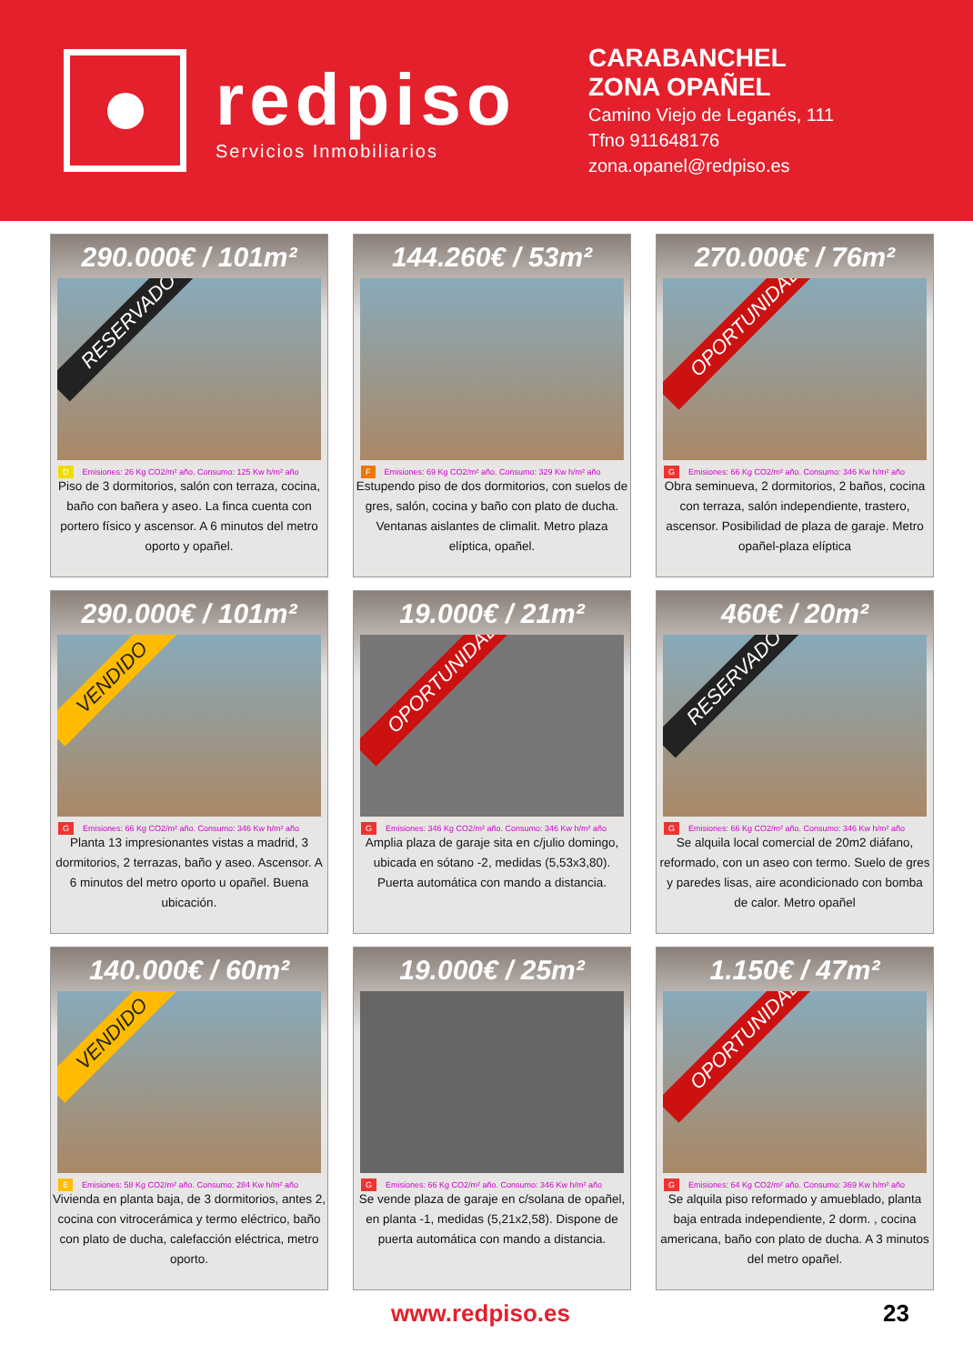redpiso
Servicios Inmobiliarios
CARABANCHEL
ZONA OPAÑEL
Camino Viejo de Leganés, 111
Tfno 911648176
zona.opanel@redpiso.es
290.000€ / 101m²
RESERVADO
D Emisiones: 26 Kg CO2/m² año. Consumo: 125 Kw h/m² año
Piso de 3 dormitorios, salón con terraza, cocina, baño con bañera y aseo. La finca cuenta con portero físico y ascensor. A 6 minutos del metro oporto y opañel.
144.260€ / 53m²
F Emisiones: 69 Kg CO2/m² año. Consumo: 329 Kw h/m² año
Estupendo piso de dos dormitorios, con suelos de gres, salón, cocina y baño con plato de ducha. Ventanas aislantes de climalit. Metro plaza elíptica, opañel.
270.000€ / 76m²
OPORTUNIDAD
G Emisiones: 66 Kg CO2/m² año. Consumo: 346 Kw h/m² año
Obra seminueva, 2 dormitorios, 2 baños, cocina con terraza, salón independiente, trastero, ascensor. Posibilidad de plaza de garaje. Metro opañel-plaza elíptica
290.000€ / 101m²
VENDIDO
G Emisiones: 66 Kg CO2/m² año. Consumo: 346 Kw h/m² año
Planta 13 impresionantes vistas a madrid, 3 dormitorios, 2 terrazas, baño y aseo. Ascensor. A 6 minutos del metro oporto u opañel. Buena ubicación.
19.000€ / 21m²
OPORTUNIDAD
G Emisiones: 346 Kg CO2/m² año. Consumo: 346 Kw h/m² año
Amplia plaza de garaje sita en c/julio domingo, ubicada en sótano -2, medidas (5,53x3,80). Puerta automática con mando a distancia.
460€ / 20m²
RESERVADO
G Emisiones: 66 Kg CO2/m² año. Consumo: 346 Kw h/m² año
Se alquila local comercial de 20m2 diáfano, reformado, con un aseo con termo. Suelo de gres y paredes lisas, aire acondicionado con bomba de calor. Metro opañel
140.000€ / 60m²
VENDIDO
E Emisiones: 58 Kg CO2/m² año. Consumo: 284 Kw h/m² año
Vivienda en planta baja, de 3 dormitorios, antes 2, cocina con vitrocerámica y termo eléctrico, baño con plato de ducha, calefacción eléctrica, metro oporto.
19.000€ / 25m²
G Emisiones: 66 Kg CO2/m² año. Consumo: 346 Kw h/m² año
Se vende plaza de garaje en c/solana de opañel, en planta -1, medidas (5,21x2,58). Dispone de puerta automática con mando a distancia.
1.150€ / 47m²
OPORTUNIDAD
G Emisiones: 64 Kg CO2/m² año. Consumo: 369 Kw h/m² año
Se alquila piso reformado y amueblado, planta baja entrada independiente, 2 dorm. , cocina americana, baño con plato de ducha. A 3 minutos del metro opañel.
www.redpiso.es 23